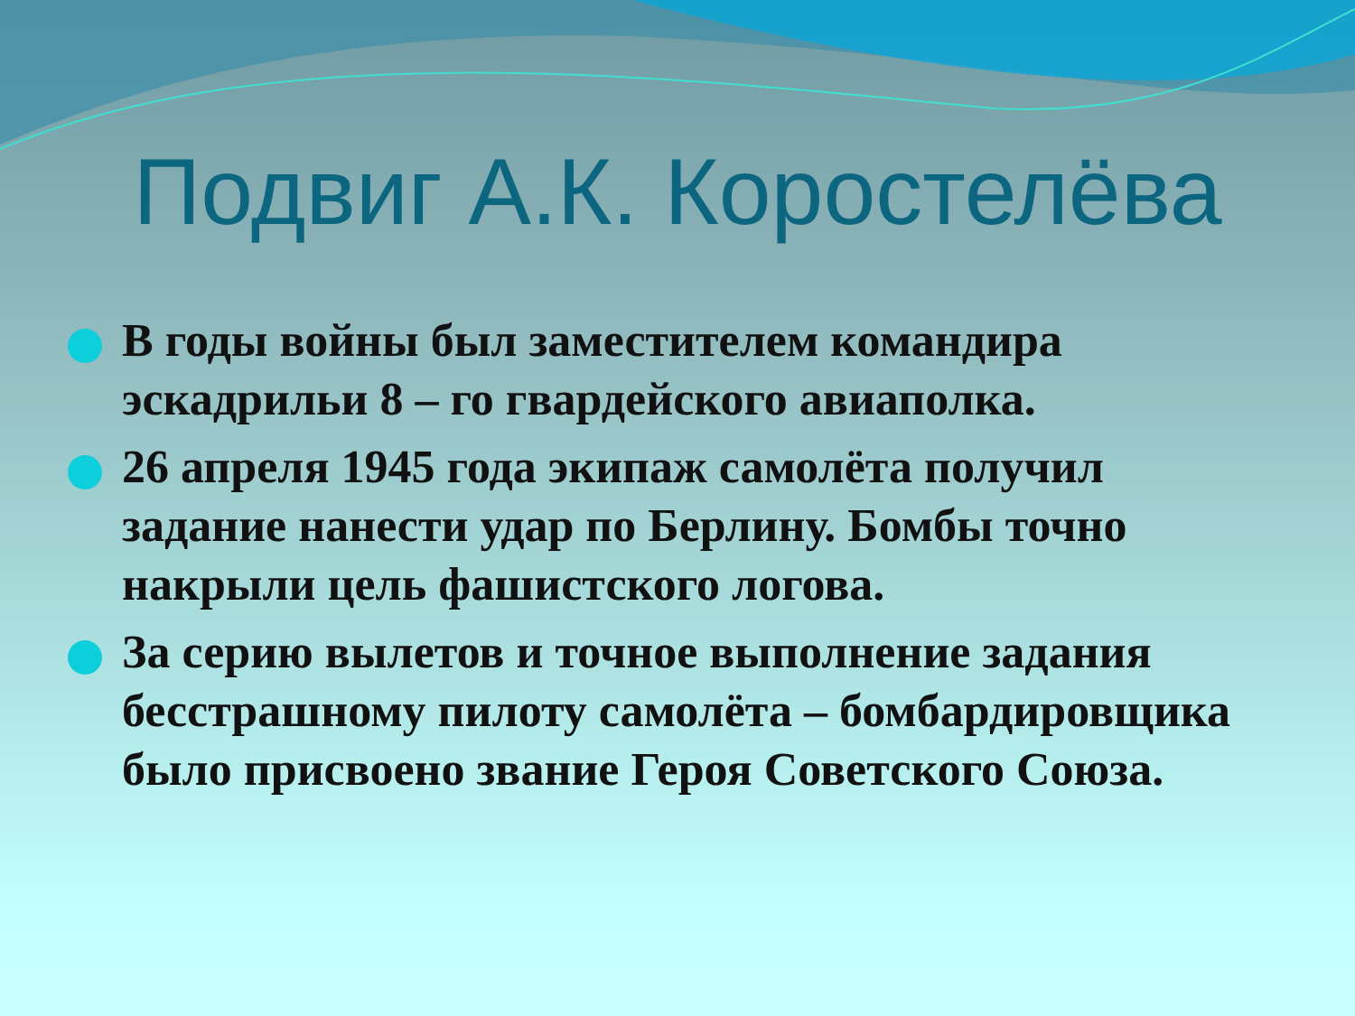Подвиг А.К. Коростелёва
В годы войны был заместителем командира эскадрильи 8 – го гвардейского авиаполка.
26 апреля 1945 года экипаж самолёта получил задание нанести удар по Берлину. Бомбы точно накрыли цель фашистского логова.
За серию вылетов и точное выполнение задания бесстрашному пилоту самолёта – бомбардировщика было присвоено звание Героя Советского Союза.